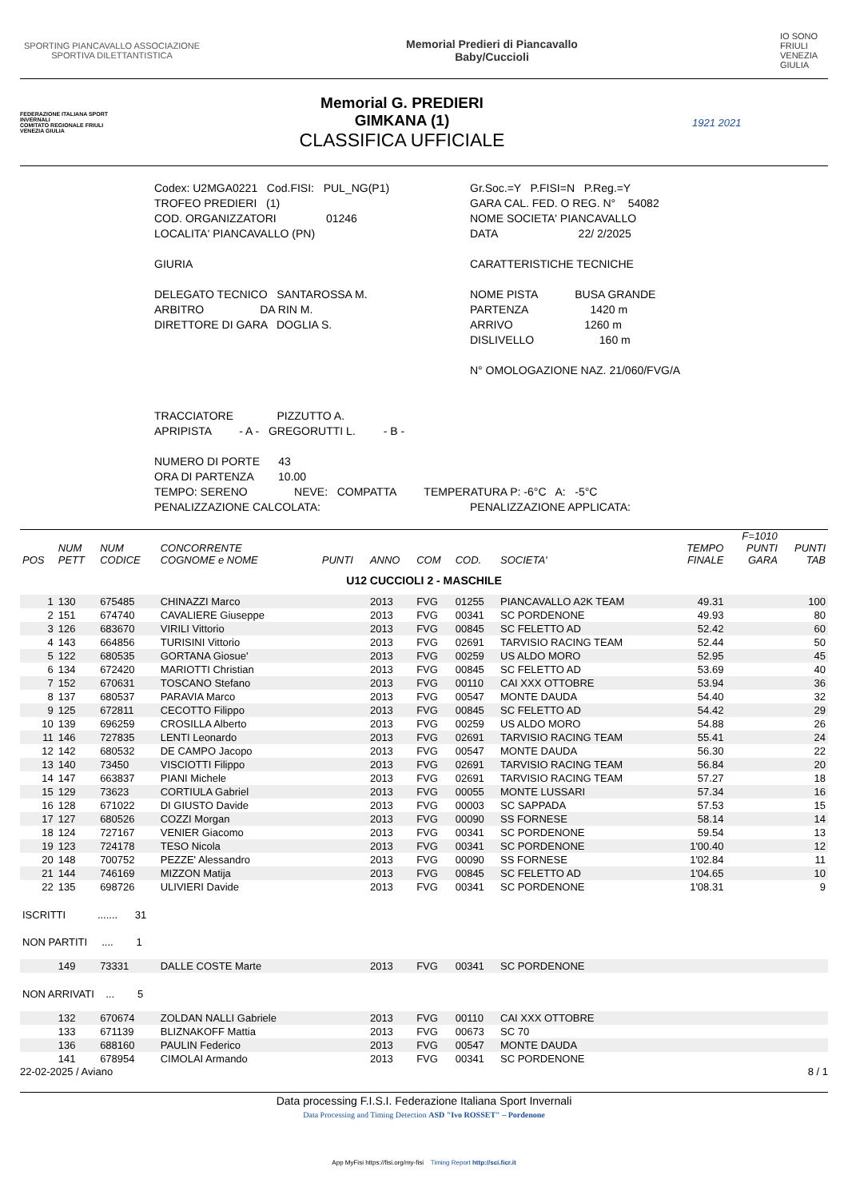SPORTING PIANCAVALLO ASSOCIAZIONE SPORTIVA DILETTANTISTICA
Memorial Predieri di Piancavallo
Baby/Cuccioli
IO SONO FRIULI VENEZIA GIULIA
FEDERAZIONE ITALIANA SPORT INVERNALI
COMITATO REGIONALE FRIULI VENEZIA GIULIA
Memorial G. PREDIERI
GIMKANA (1)
CLASSIFICA UFFICIALE
1921 2021
Codex: U2MGA0221 Cod.FISI: PUL_NG(P1) Gr.Soc.=Y P.FISI=N P.Reg.=Y
TROFEO PREDIERI (1) GARA CAL. FED. O REG. N° 54082
COD. ORGANIZZATORI 01246 NOME SOCIETA' PIANCAVALLO
LOCALITA' PIANCAVALLO (PN) DATA 22/ 2/2025
GIURIA CARATTERISTICHE TECNICHE
DELEGATO TECNICO SANTAROSSA M. NOME PISTA BUSA GRANDE
ARBITRO DA RIN M. PARTENZA 1420 m
DIRETTORE DI GARA DOGLIA S. ARRIVO 1260 m
DISLIVELLO 160 m
N° OMOLOGAZIONE NAZ. 21/060/FVG/A
TRACCIATORE PIZZUTTO A.
APRIPISTA - A - GREGORUTTI L. - B -
NUMERO DI PORTE 43
ORA DI PARTENZA 10.00
TEMPO: SERENO NEVE: COMPATTA TEMPERATURA P: -6°C A: -5°C
PENALIZZAZIONE CALCOLATA: PENALIZZAZIONE APPLICATA:
| POS | NUM PETT | NUM CODICE | CONCORRENTE COGNOME e NOME | PUNTI | ANNO | COM | COD. | SOCIETA' | TEMPO FINALE | F=1010 PUNTI GARA | PUNTI TAB |
| --- | --- | --- | --- | --- | --- | --- | --- | --- | --- | --- | --- |
| U12 CUCCIOLI 2 - MASCHILE | | | | | | | | | | | |
| 1 | 130 | 675485 | CHINAZZI Marco | | 2013 | FVG | 01255 | PIANCAVALLO A2K TEAM | 49.31 | | 100 |
| 2 | 151 | 674740 | CAVALIERE Giuseppe | | 2013 | FVG | 00341 | SC PORDENONE | 49.93 | | 80 |
| 3 | 126 | 683670 | VIRILI Vittorio | | 2013 | FVG | 00845 | SC FELETTO AD | 52.42 | | 60 |
| 4 | 143 | 664856 | TURISINI Vittorio | | 2013 | FVG | 02691 | TARVISIO RACING TEAM | 52.44 | | 50 |
| 5 | 122 | 680535 | GORTANA Giosue' | | 2013 | FVG | 00259 | US ALDO MORO | 52.95 | | 45 |
| 6 | 134 | 672420 | MARIOTTI Christian | | 2013 | FVG | 00845 | SC FELETTO AD | 53.69 | | 40 |
| 7 | 152 | 670631 | TOSCANO Stefano | | 2013 | FVG | 00110 | CAI XXX OTTOBRE | 53.94 | | 36 |
| 8 | 137 | 680537 | PARAVIA Marco | | 2013 | FVG | 00547 | MONTE DAUDA | 54.40 | | 32 |
| 9 | 125 | 672811 | CECOTTO Filippo | | 2013 | FVG | 00845 | SC FELETTO AD | 54.42 | | 29 |
| 10 | 139 | 696259 | CROSILLA Alberto | | 2013 | FVG | 00259 | US ALDO MORO | 54.88 | | 26 |
| 11 | 146 | 727835 | LENTI Leonardo | | 2013 | FVG | 02691 | TARVISIO RACING TEAM | 55.41 | | 24 |
| 12 | 142 | 680532 | DE CAMPO Jacopo | | 2013 | FVG | 00547 | MONTE DAUDA | 56.30 | | 22 |
| 13 | 140 | 73450 | VISCIOTTI Filippo | | 2013 | FVG | 02691 | TARVISIO RACING TEAM | 56.84 | | 20 |
| 14 | 147 | 663837 | PIANI Michele | | 2013 | FVG | 02691 | TARVISIO RACING TEAM | 57.27 | | 18 |
| 15 | 129 | 73623 | CORTIULA Gabriel | | 2013 | FVG | 00055 | MONTE LUSSARI | 57.34 | | 16 |
| 16 | 128 | 671022 | DI GIUSTO Davide | | 2013 | FVG | 00003 | SC SAPPADA | 57.53 | | 15 |
| 17 | 127 | 680526 | COZZI Morgan | | 2013 | FVG | 00090 | SS FORNESE | 58.14 | | 14 |
| 18 | 124 | 727167 | VENIER Giacomo | | 2013 | FVG | 00341 | SC PORDENONE | 59.54 | | 13 |
| 19 | 123 | 724178 | TESO Nicola | | 2013 | FVG | 00341 | SC PORDENONE | 1'00.40 | | 12 |
| 20 | 148 | 700752 | PEZZE' Alessandro | | 2013 | FVG | 00090 | SS FORNESE | 1'02.84 | | 11 |
| 21 | 144 | 746169 | MIZZON Matija | | 2013 | FVG | 00845 | SC FELETTO AD | 1'04.65 | | 10 |
| 22 | 135 | 698726 | ULIVIERI Davide | | 2013 | FVG | 00341 | SC PORDENONE | 1'08.31 | | 9 |
| ISCRITTI ....... 31 | | | | | | | | | | | |
| NON PARTITI .... 1 | | | | | | | | | | | |
| | 149 | 73331 | DALLE COSTE Marte | | 2013 | FVG | 00341 | SC PORDENONE | | | |
| NON ARRIVATI ... 5 | | | | | | | | | | | |
| | 132 | 670674 | ZOLDAN NALLI Gabriele | | 2013 | FVG | 00110 | CAI XXX OTTOBRE | | | |
| | 133 | 671139 | BLIZNAKOFF Mattia | | 2013 | FVG | 00673 | SC 70 | | | |
| | 136 | 688160 | PAULIN Federico | | 2013 | FVG | 00547 | MONTE DAUDA | | | |
| | 141 | 678954 | CIMOLAI Armando | | 2013 | FVG | 00341 | SC PORDENONE | | | |
22-02-2025 / Aviano 8 / 1
Data processing F.I.S.I. Federazione Italiana Sport Invernali
Data Processing and Timing Detection ASD "Ivo ROSSET" – Pordenone
App MyFisi https://fisi.org/my-fisi Timing Report http://sci.ficr.it